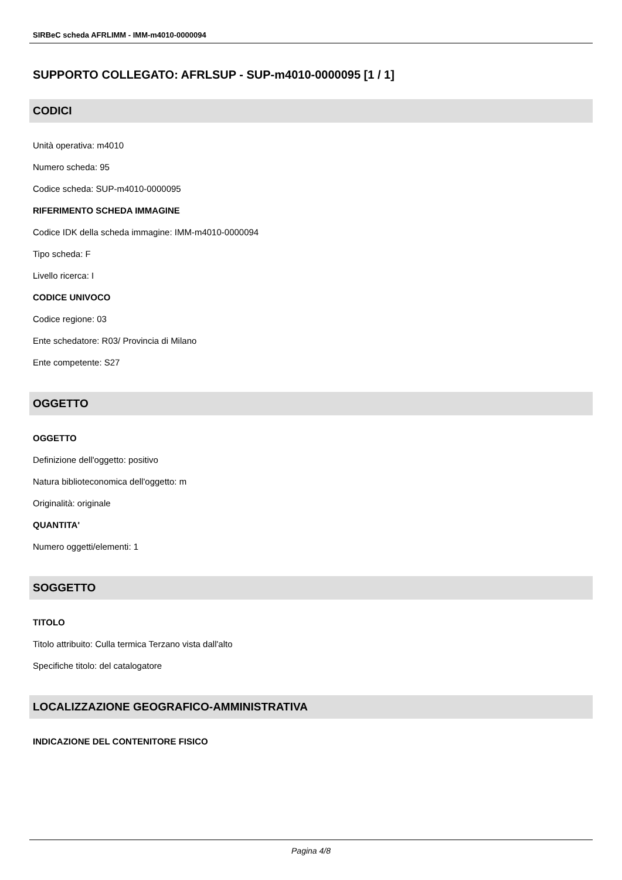SIRBeC scheda AFRLIMM - IMM-m4010-0000094
SUPPORTO COLLEGATO: AFRLSUP - SUP-m4010-0000095 [1 / 1]
CODICI
Unità operativa: m4010
Numero scheda: 95
Codice scheda: SUP-m4010-0000095
RIFERIMENTO SCHEDA IMMAGINE
Codice IDK della scheda immagine: IMM-m4010-0000094
Tipo scheda: F
Livello ricerca: I
CODICE UNIVOCO
Codice regione: 03
Ente schedatore: R03/ Provincia di Milano
Ente competente: S27
OGGETTO
OGGETTO
Definizione dell'oggetto: positivo
Natura biblioteconomica dell'oggetto: m
Originalità: originale
QUANTITA'
Numero oggetti/elementi: 1
SOGGETTO
TITOLO
Titolo attribuito: Culla termica Terzano vista dall'alto
Specifiche titolo: del catalogatore
LOCALIZZAZIONE GEOGRAFICO-AMMINISTRATIVA
INDICAZIONE DEL CONTENITORE FISICO
Pagina 4/8